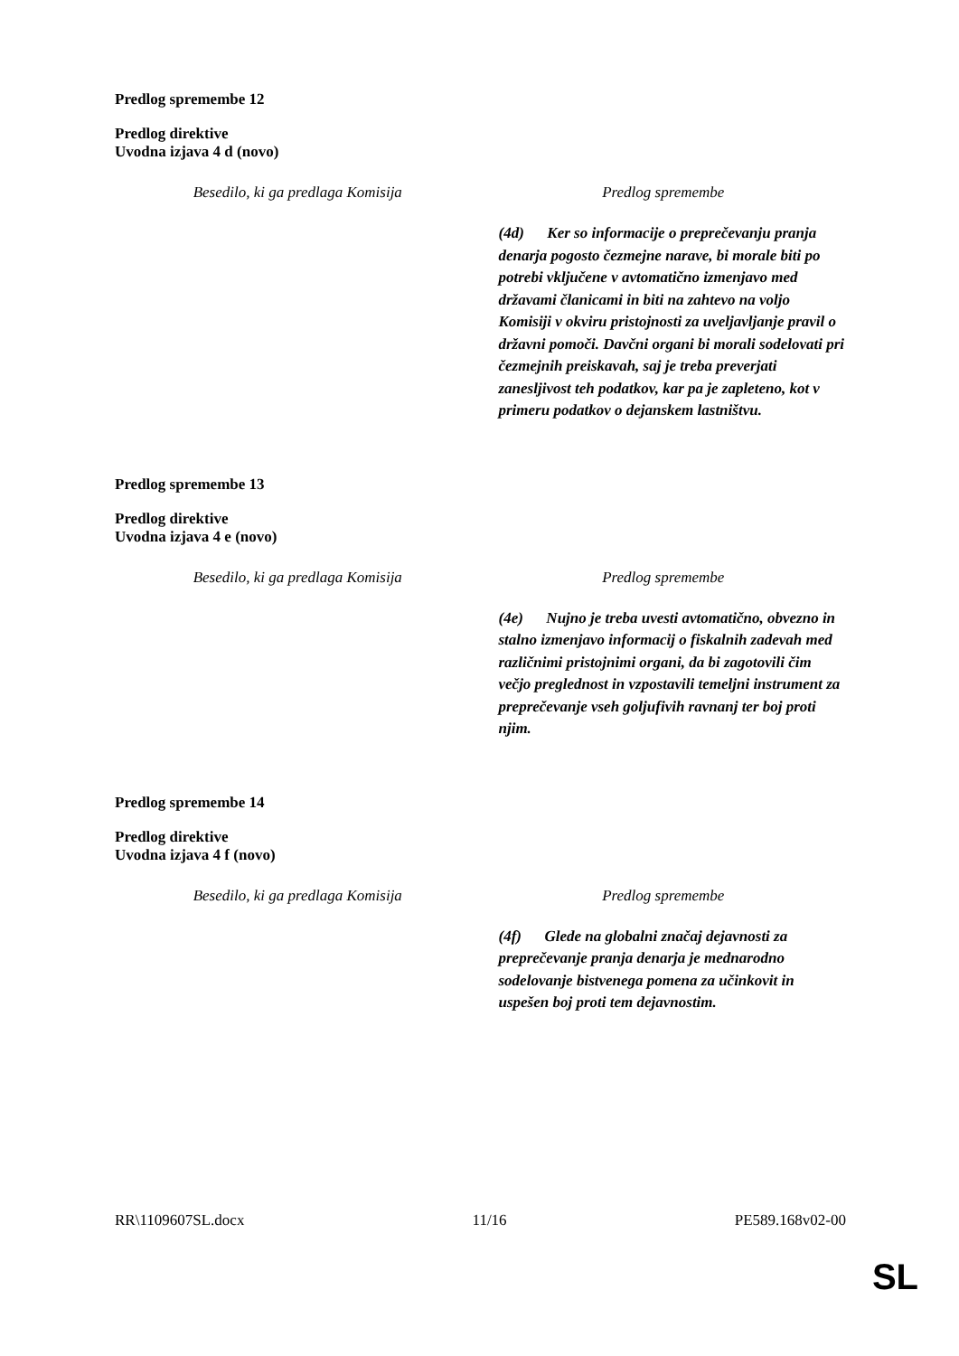Predlog spremembe 12
Predlog direktive
Uvodna izjava 4 d (novo)
| Besedilo, ki ga predlaga Komisija | Predlog spremembe |
| --- | --- |
| | (4d) Ker so informacije o preprečevanju pranja denarja pogosto čezmejne narave, bi morale biti po potrebi vključene v avtomatično izmenjavo med državami članicami in biti na zahtevo na voljo Komisiji v okviru pristojnosti za uveljavljanje pravil o državni pomoči. Davčni organi bi morali sodelovati pri čezmejnih preiskavah, saj je treba preverjati zanesljivost teh podatkov, kar pa je zapleteno, kot v primeru podatkov o dejanskem lastništvu. |
Predlog spremembe 13
Predlog direktive
Uvodna izjava 4 e (novo)
| Besedilo, ki ga predlaga Komisija | Predlog spremembe |
| --- | --- |
| | (4e) Nujno je treba uvesti avtomatično, obvezno in stalno izmenjavo informacij o fiskalnih zadevah med različnimi pristojnimi organi, da bi zagotovili čim večjo preglednost in vzpostavili temeljni instrument za preprečevanje vseh goljufivih ravnanj ter boj proti njim. |
Predlog spremembe 14
Predlog direktive
Uvodna izjava 4 f (novo)
| Besedilo, ki ga predlaga Komisija | Predlog spremembe |
| --- | --- |
| | (4f) Glede na globalni značaj dejavnosti za preprečevanje pranja denarja je mednarodno sodelovanje bistvenega pomena za učinkovit in uspešen boj proti tem dejavnostim. |
RR\1109607SL.docx 11/16 PE589.168v02-00
SL